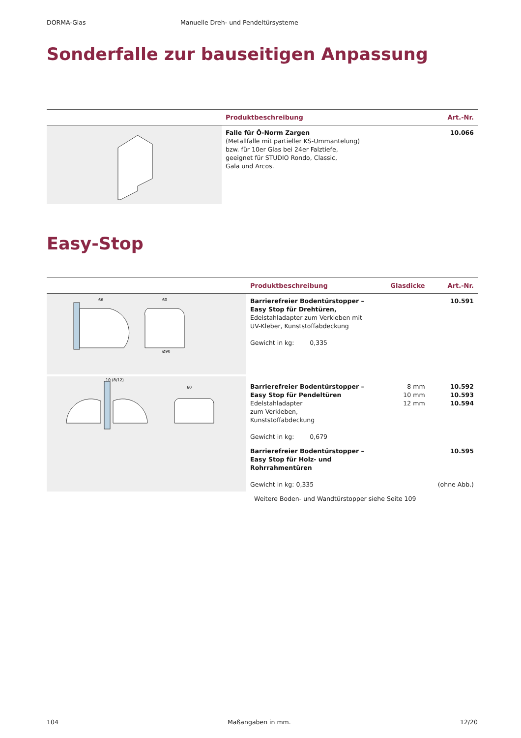DORMA-Glas Manuelle Dreh- und Pendeltürsysteme
Sonderfalle zur bauseitigen Anpassung
| | Produktbeschreibung | Art.-Nr. |
| --- | --- | --- |
| | Falle für Ö-Norm Zargen (Metallfalle mit partieller KS-Ummantelung) bzw. für 10er Glas bei 24er Falztiefe, geeignet für STUDIO Rondo, Classic, Gala und Arcos. | 10.066 |
Easy-Stop
| | Produktbeschreibung | Glasdicke | Art.-Nr. |
| --- | --- | --- | --- |
| 66 60 Ø90 | Barrierefreier Bodentürstopper – Easy Stop für Drehtüren, Edelstahladapter zum Verkleben mit UV-Kleber, Kunststoffabdeckung Gewicht in kg: 0,335 | | 10.591 |
| 10 (8/12) 60 | Barrierefreier Bodentürstopper – Easy Stop für Pendeltüren Edelstahladapter zum Verkleben, Kunststoffabdeckung Gewicht in kg: 0,679 | 8 mm 10 mm 12 mm | 10.592 10.593 10.594 |
| | Barrierefreier Bodentürstopper – Easy Stop für Holz- und Rohrrahmentüren Gewicht in kg: 0,335 | | 10.595 (ohne Abb.) |
| | Weitere Boden- und Wandtürstopper siehe Seite 109 | | |
104 Maßangaben in mm. 12/20